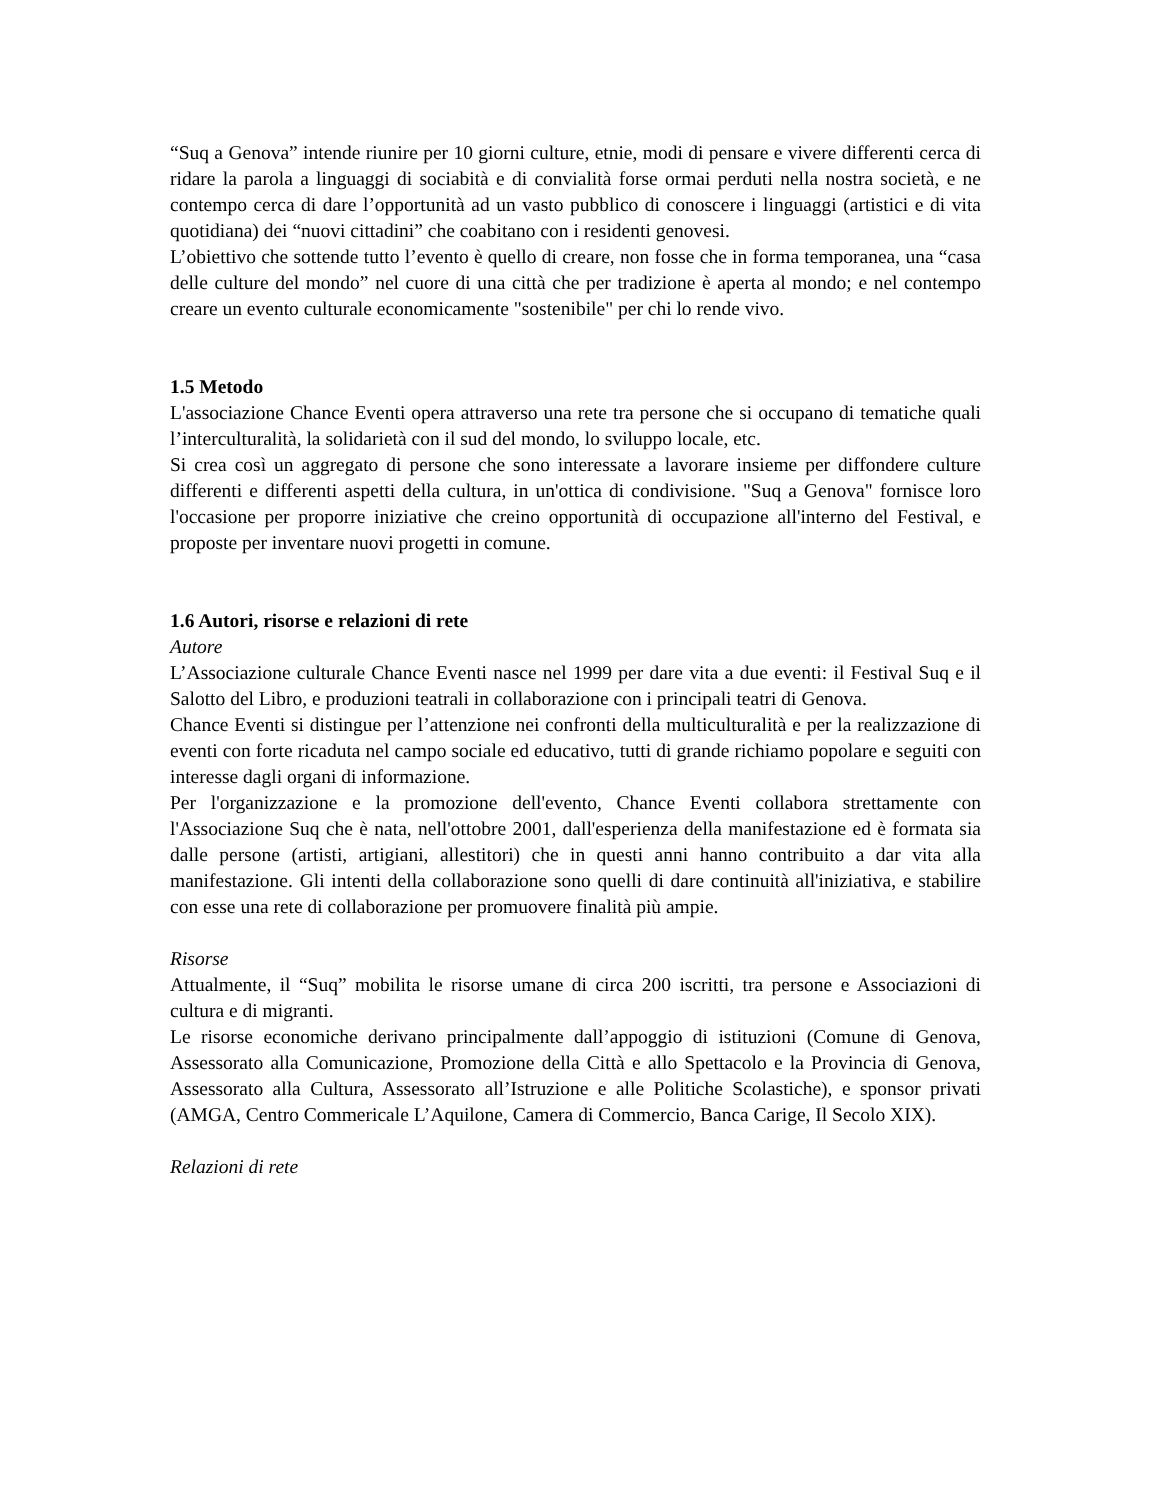“Suq a Genova” intende riunire per 10 giorni culture, etnie, modi di pensare e vivere differenti cerca di ridare la parola a linguaggi di sociabità e di convialità forse ormai perduti nella nostra società, e ne contempo cerca di dare l’opportunità ad un vasto pubblico di conoscere i linguaggi (artistici e di vita quotidiana) dei “nuovi cittadini” che coabitano con i residenti genovesi.
L’obiettivo che sottende tutto l’evento è quello di creare, non fosse che in forma temporanea, una “casa delle culture del mondo” nel cuore di una città che per tradizione è aperta al mondo; e nel contempo creare un evento culturale economicamente "sostenibile" per chi lo rende vivo.
1.5 Metodo
L'associazione Chance Eventi opera attraverso una rete tra persone che si occupano di tematiche quali l’interculturalità, la solidarietà con il sud del mondo, lo sviluppo locale, etc.
Si crea così un aggregato di persone che sono interessate a lavorare insieme per diffondere culture differenti e differenti aspetti della cultura, in un'ottica di condivisione. "Suq a Genova" fornisce loro l'occasione per proporre iniziative che creino opportunità di occupazione all'interno del Festival, e proposte per inventare nuovi progetti in comune.
1.6 Autori, risorse e relazioni di rete
Autore
L’Associazione culturale Chance Eventi nasce nel 1999 per dare vita a due eventi: il Festival Suq e il Salotto del Libro, e produzioni teatrali in collaborazione con i principali teatri di Genova.
Chance Eventi si distingue per l’attenzione nei confronti della multiculturalità e per la realizzazione di eventi con forte ricaduta nel campo sociale ed educativo, tutti di grande richiamo popolare e seguiti con interesse dagli organi di informazione.
Per l'organizzazione e la promozione dell'evento, Chance Eventi collabora strettamente con l'Associazione Suq che è nata, nell'ottobre 2001, dall'esperienza della manifestazione ed è formata sia dalle persone (artisti, artigiani, allestitori) che in questi anni hanno contribuito a dar vita alla manifestazione. Gli intenti della collaborazione sono quelli di dare continuità all'iniziativa, e stabilire con esse una rete di collaborazione per promuovere finalità più ampie.
Risorse
Attualmente, il “Suq” mobilita le risorse umane di circa 200 iscritti, tra persone e Associazioni di cultura e di migranti.
Le risorse economiche derivano principalmente dall’appoggio di istituzioni (Comune di Genova, Assessorato alla Comunicazione, Promozione della Città e allo Spettacolo e la Provincia di Genova, Assessorato alla Cultura, Assessorato all’Istruzione e alle Politiche Scolastiche), e sponsor privati (AMGA, Centro Commericale L’Aquilone, Camera di Commercio, Banca Carige, Il Secolo XIX).
Relazioni di rete